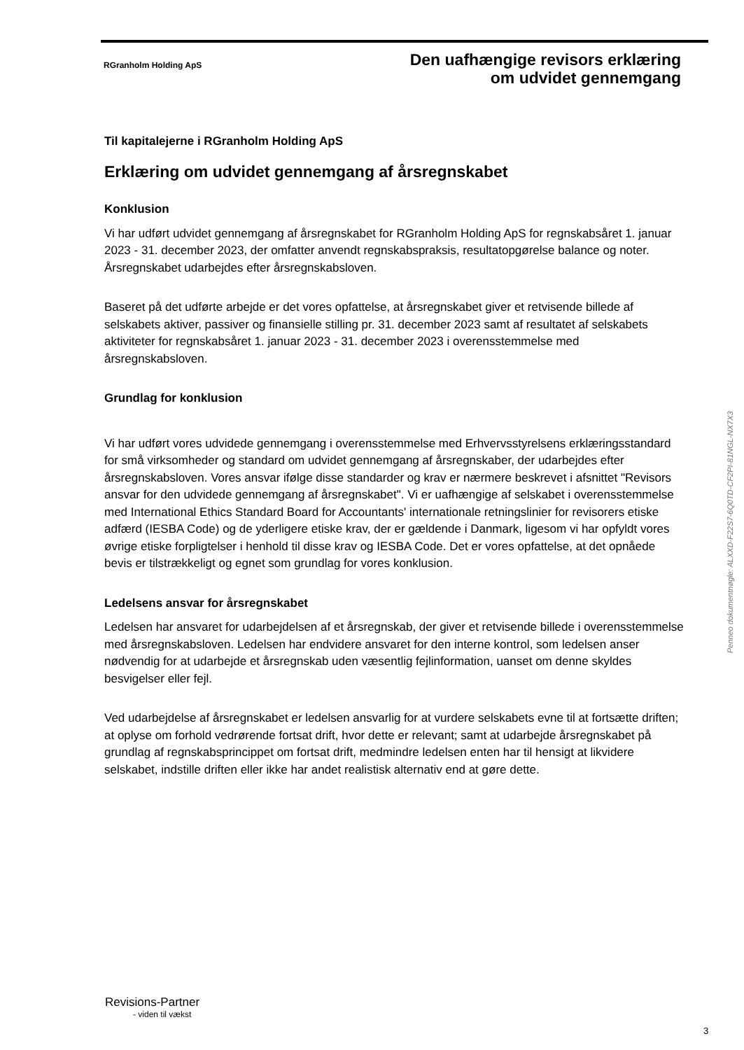RGranholm Holding ApS
Den uafhængige revisors erklæring
om udvidet gennemgang
Til kapitalejerne i RGranholm Holding ApS
Erklæring om udvidet gennemgang af årsregnskabet
Konklusion
Vi har udført udvidet gennemgang af årsregnskabet for RGranholm Holding ApS for regnskabsåret 1. januar 2023 - 31. december 2023, der omfatter anvendt regnskabspraksis, resultatopgørelse balance og noter. Årsregnskabet udarbejdes efter årsregnskabsloven.
Baseret på det udførte arbejde er det vores opfattelse, at årsregnskabet giver et retvisende billede af selskabets aktiver, passiver og finansielle stilling pr. 31. december 2023 samt af resultatet af selskabets aktiviteter for regnskabsåret 1. januar 2023 - 31. december 2023 i overensstemmelse med årsregnskabsloven.
Grundlag for konklusion
Vi har udført vores udvidede gennemgang i overensstemmelse med Erhvervsstyrelsens erklæringsstandard for små virksomheder og standard om udvidet gennemgang af årsregnskaber, der udarbejdes efter årsregnskabsloven. Vores ansvar ifølge disse standarder og krav er nærmere beskrevet i afsnittet "Revisors ansvar for den udvidede gennemgang af årsregnskabet". Vi er uafhængige af selskabet i overensstemmelse med International Ethics Standard Board for Accountants' internationale retningslinier for revisorers etiske adfærd (IESBA Code) og de yderligere etiske krav, der er gældende i Danmark, ligesom vi har opfyldt vores øvrige etiske forpligtelser i henhold til disse krav og IESBA Code. Det er vores opfattelse, at det opnåede bevis er tilstrækkeligt og egnet som grundlag for vores konklusion.
Ledelsens ansvar for årsregnskabet
Ledelsen har ansvaret for udarbejdelsen af et årsregnskab, der giver et retvisende billede i overensstemmelse med årsregnskabsloven. Ledelsen har endvidere ansvaret for den interne kontrol, som ledelsen anser nødvendig for at udarbejde et årsregnskab uden væsentlig fejlinformation, uanset om denne skyldes besvigelser eller fejl.
Ved udarbejdelse af årsregnskabet er ledelsen ansvarlig for at vurdere selskabets evne til at fortsætte driften; at oplyse om forhold vedrørende fortsat drift, hvor dette er relevant; samt at udarbejde årsregnskabet på grundlag af regnskabsprincippet om fortsat drift, medmindre ledelsen enten har til hensigt at likvidere selskabet, indstille driften eller ikke har andet realistisk alternativ end at gøre dette.
Penneo dokumentnøgle: ALXXD-F22S7-6Q0TD-CF2PI-81NGL-NX7X3
Revisions-Partner
- viden til vækst
3